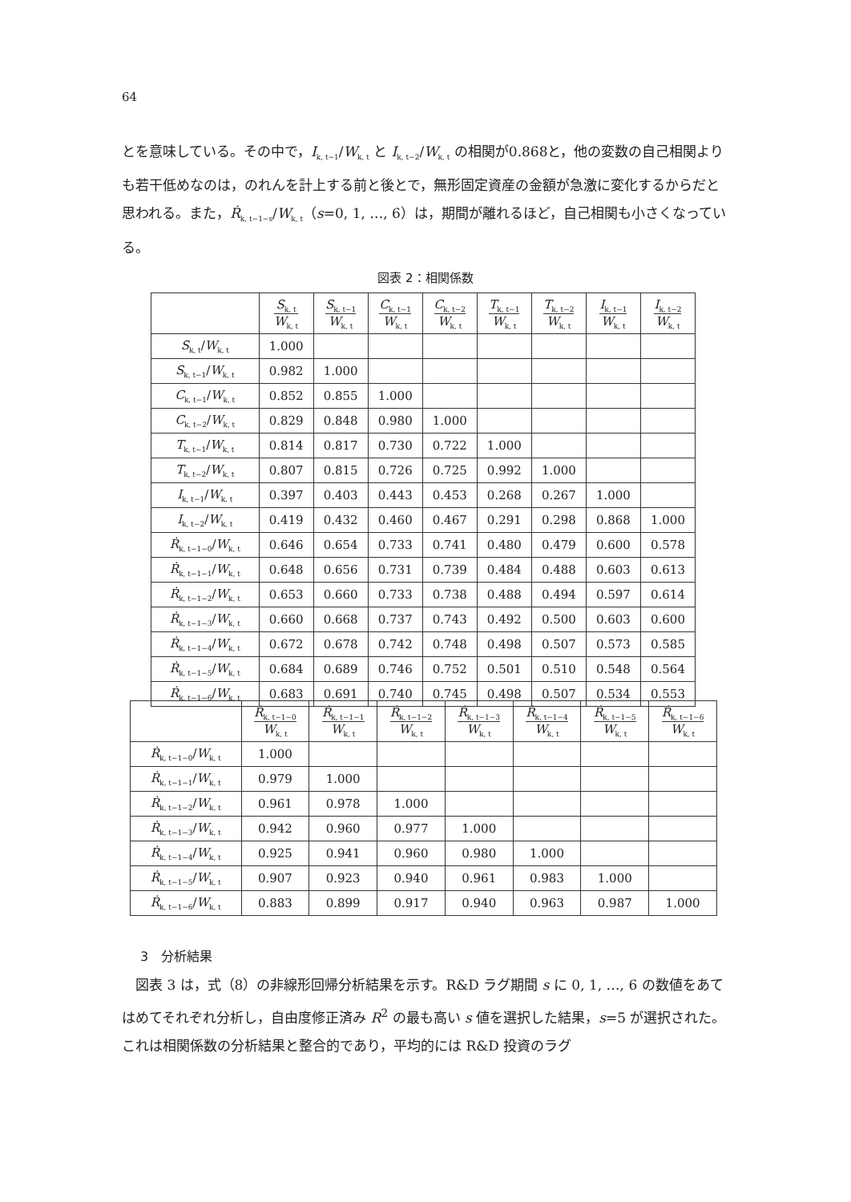64
とを意味している。その中で，I<sub>k, t−1</sub>/W<sub>k, t</sub> と I<sub>k, t−2</sub>/W<sub>k, t</sub> の相関が0.868と，他の変数の自己相関よりも若干低めなのは，のれんを計上する前と後とで，無形固定資産の金額が急激に変化するからだと思われる。また，Ṙ<sub>k, t−1−s</sub>/W<sub>k, t</sub>（s=0, 1, …, 6）は，期間が離れるほど，自己相関も小さくなっている。
図表 2：相関係数
| | S<sub>k, t</sub> W<sub>k, t</sub> | S<sub>k, t−1</sub> W<sub>k, t</sub> | C<sub>k, t−1</sub> W<sub>k, t</sub> | C<sub>k, t−2</sub> W<sub>k, t</sub> | T<sub>k, t−1</sub> W<sub>k, t</sub> | T<sub>k, t−2</sub> W<sub>k, t</sub> | I<sub>k, t−1</sub> W<sub>k, t</sub> | I<sub>k, t−2</sub> W<sub>k, t</sub> |
| --- | --- | --- | --- | --- | --- | --- | --- | --- |
| S<sub>k, t</sub>/ W<sub>k, t</sub> | 1.000 | | | | | | | |
| S<sub>k, t−1</sub>/ W<sub>k, t</sub> | 0.982 | 1.000 | | | | | | |
| C<sub>k, t−1</sub>/ W<sub>k, t</sub> | 0.852 | 0.855 | 1.000 | | | | | |
| C<sub>k, t−2</sub>/ W<sub>k, t</sub> | 0.829 | 0.848 | 0.980 | 1.000 | | | | |
| T<sub>k, t−1</sub>/ W<sub>k, t</sub> | 0.814 | 0.817 | 0.730 | 0.722 | 1.000 | | | |
| T<sub>k, t−2</sub>/ W<sub>k, t</sub> | 0.807 | 0.815 | 0.726 | 0.725 | 0.992 | 1.000 | | |
| I<sub>k, t−1</sub>/ W<sub>k, t</sub> | 0.397 | 0.403 | 0.443 | 0.453 | 0.268 | 0.267 | 1.000 | |
| I<sub>k, t−2</sub>/ W<sub>k, t</sub> | 0.419 | 0.432 | 0.460 | 0.467 | 0.291 | 0.298 | 0.868 | 1.000 |
| Ṙ<sub>k, t−1−0</sub>/ W<sub>k, t</sub> | 0.646 | 0.654 | 0.733 | 0.741 | 0.480 | 0.479 | 0.600 | 0.578 |
| Ṙ<sub>k, t−1−1</sub>/ W<sub>k, t</sub> | 0.648 | 0.656 | 0.731 | 0.739 | 0.484 | 0.488 | 0.603 | 0.613 |
| Ṙ<sub>k, t−1−2</sub>/ W<sub>k, t</sub> | 0.653 | 0.660 | 0.733 | 0.738 | 0.488 | 0.494 | 0.597 | 0.614 |
| Ṙ<sub>k, t−1−3</sub>/ W<sub>k, t</sub> | 0.660 | 0.668 | 0.737 | 0.743 | 0.492 | 0.500 | 0.603 | 0.600 |
| Ṙ<sub>k, t−1−4</sub>/ W<sub>k, t</sub> | 0.672 | 0.678 | 0.742 | 0.748 | 0.498 | 0.507 | 0.573 | 0.585 |
| Ṙ<sub>k, t−1−5</sub>/ W<sub>k, t</sub> | 0.684 | 0.689 | 0.746 | 0.752 | 0.501 | 0.510 | 0.548 | 0.564 |
| Ṙ<sub>k, t−1−6</sub>/ W<sub>k, t</sub> | 0.683 | 0.691 | 0.740 | 0.745 | 0.498 | 0.507 | 0.534 | 0.553 |
| | Ṙ<sub>k, t−1−0</sub> W<sub>k, t</sub> | Ṙ<sub>k, t−1−1</sub> W<sub>k, t</sub> | Ṙ<sub>k, t−1−2</sub> W<sub>k, t</sub> | Ṙ<sub>k, t−1−3</sub> W<sub>k, t</sub> | Ṙ<sub>k, t−1−4</sub> W<sub>k, t</sub> | Ṙ<sub>k, t−1−5</sub> W<sub>k, t</sub> | Ṙ<sub>k, t−1−6</sub> W<sub>k, t</sub> |
| --- | --- | --- | --- | --- | --- | --- | --- |
| Ṙ<sub>k, t−1−0</sub>/ W<sub>k, t</sub> | 1.000 | | | | | | |
| Ṙ<sub>k, t−1−1</sub>/ W<sub>k, t</sub> | 0.979 | 1.000 | | | | | |
| Ṙ<sub>k, t−1−2</sub>/ W<sub>k, t</sub> | 0.961 | 0.978 | 1.000 | | | | |
| Ṙ<sub>k, t−1−3</sub>/ W<sub>k, t</sub> | 0.942 | 0.960 | 0.977 | 1.000 | | | |
| Ṙ<sub>k, t−1−4</sub>/ W<sub>k, t</sub> | 0.925 | 0.941 | 0.960 | 0.980 | 1.000 | | |
| Ṙ<sub>k, t−1−5</sub>/ W<sub>k, t</sub> | 0.907 | 0.923 | 0.940 | 0.961 | 0.983 | 1.000 | |
| Ṙ<sub>k, t−1−6</sub>/ W<sub>k, t</sub> | 0.883 | 0.899 | 0.917 | 0.940 | 0.963 | 0.987 | 1.000 |
3　分析結果
　図表 3 は，式（8）の非線形回帰分析結果を示す。R&D ラグ期間 s に 0, 1, …, 6 の数値をあてはめてそれぞれ分析し，自由度修正済み R<sup>2</sup> の最も高い s 値を選択した結果，s=5 が選択された。これは相関係数の分析結果と整合的であり，平均的には R&D 投資のラグ